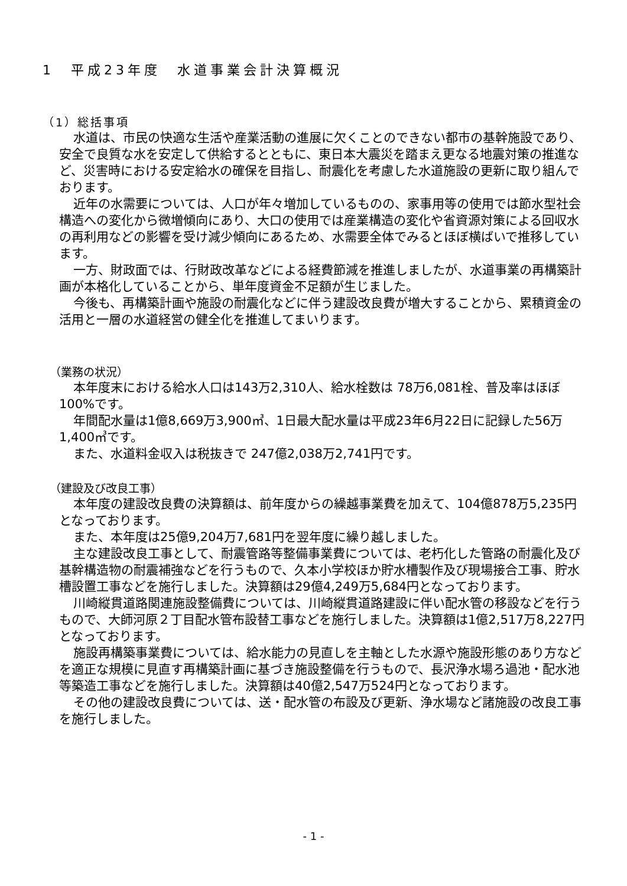1　平成23年度　水道事業会計決算概況
（1）総括事項
水道は、市民の快適な生活や産業活動の進展に欠くことのできない都市の基幹施設であり、安全で良質な水を安定して供給するとともに、東日本大震災を踏まえ更なる地震対策の推進など、災害時における安定給水の確保を目指し、耐震化を考慮した水道施設の更新に取り組んでおります。
近年の水需要については、人口が年々増加しているものの、家事用等の使用では節水型社会構造への変化から微増傾向にあり、大口の使用では産業構造の変化や省資源対策による回収水の再利用などの影響を受け減少傾向にあるため、水需要全体でみるとほぼ横ばいで推移しています。
一方、財政面では、行財政改革などによる経費節減を推進しましたが、水道事業の再構築計画が本格化していることから、単年度資金不足額が生じました。
今後も、再構築計画や施設の耐震化などに伴う建設改良費が増大することから、累積資金の活用と一層の水道経営の健全化を推進してまいります。
（業務の状況）
本年度末における給水人口は143万2,310人、給水栓数は 78万6,081栓、普及率はほぼ100%です。
年間配水量は1億8,669万3,900㎥、1日最大配水量は平成23年6月22日に記録した56万1,400㎥です。
また、水道料金収入は税抜きで 247億2,038万2,741円です。
（建設及び改良工事）
本年度の建設改良費の決算額は、前年度からの繰越事業費を加えて、104億878万5,235円となっております。
また、本年度は25億9,204万7,681円を翌年度に繰り越しました。
主な建設改良工事として、耐震管路等整備事業費については、老朽化した管路の耐震化及び基幹構造物の耐震補強などを行うもので、久本小学校ほか貯水槽製作及び現場接合工事、貯水槽設置工事などを施行しました。決算額は29億4,249万5,684円となっております。
川崎縦貫道路関連施設整備費については、川崎縦貫道路建設に伴い配水管の移設などを行うもので、大師河原２丁目配水管布設替工事などを施行しました。決算額は1億2,517万8,227円となっております。
施設再構築事業費については、給水能力の見直しを主軸とした水源や施設形態のあり方などを適正な規模に見直す再構築計画に基づき施設整備を行うもので、長沢浄水場ろ過池・配水池等築造工事などを施行しました。決算額は40億2,547万524円となっております。
その他の建設改良費については、送・配水管の布設及び更新、浄水場など諸施設の改良工事を施行しました。
- 1 -